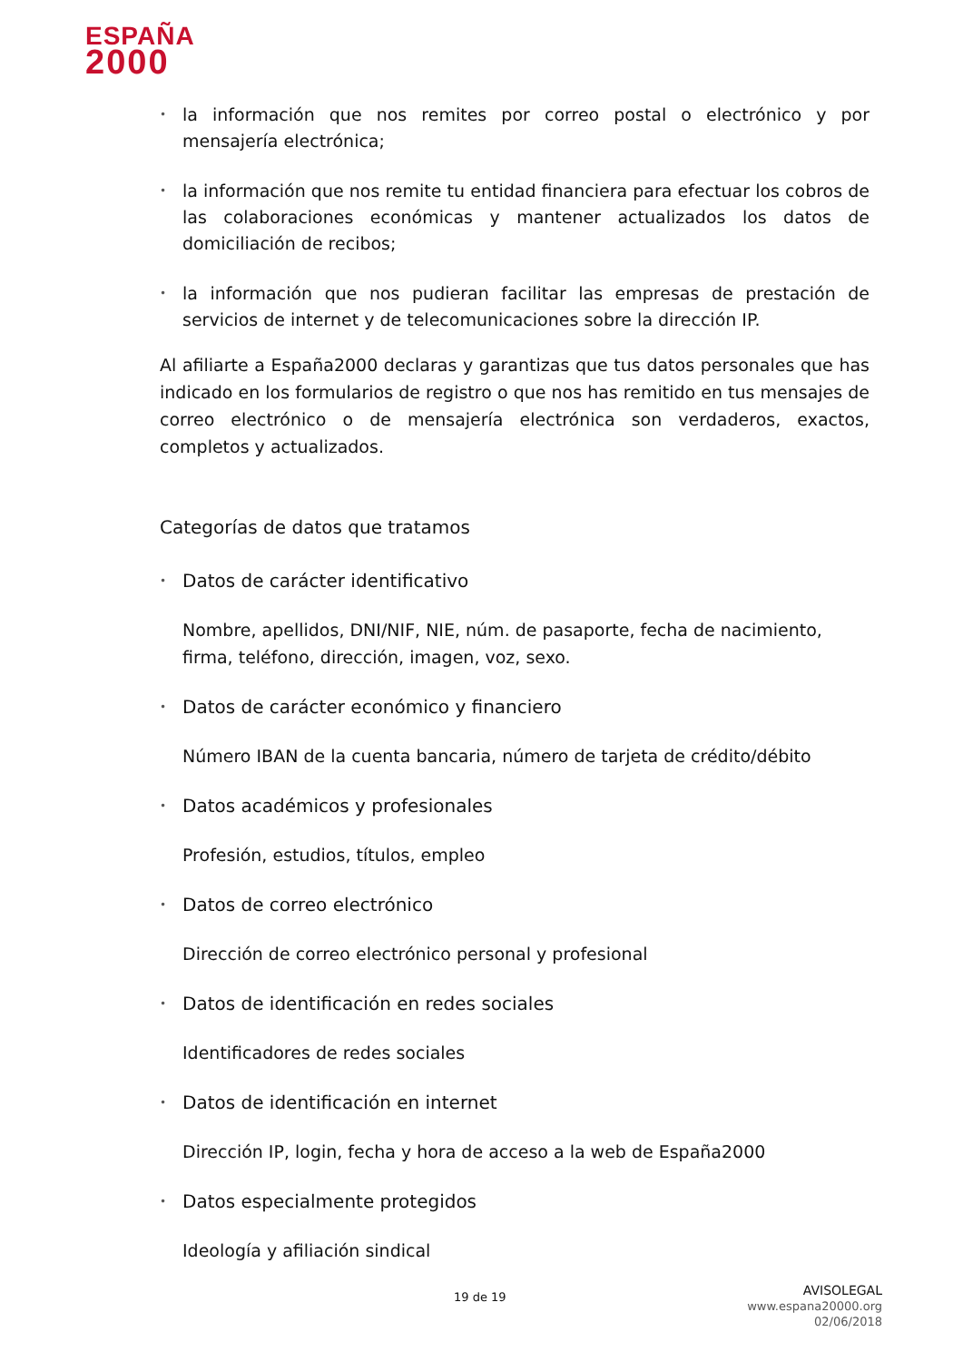ESPAÑA
2000
•
la información que nos remites por correo postal o electrónico y por mensajería electrónica;
•
la información que nos remite tu entidad financiera para efectuar los cobros de las colaboraciones económicas y mantener actualizados los datos de domiciliación de recibos;
•
la información que nos pudieran facilitar las empresas de prestación de servicios de internet y de telecomunicaciones sobre la dirección IP.
Al afiliarte a España2000 declaras y garantizas que tus datos personales que has indicado en los formularios de registro o que nos has remitido en tus mensajes de correo electrónico o de mensajería electrónica son verdaderos, exactos, completos y actualizados.
Categorías de datos que tratamos
•
Datos de carácter identificativo
Nombre, apellidos, DNI/NIF, NIE, núm. de pasaporte, fecha de nacimiento, firma, teléfono, dirección, imagen, voz, sexo.
•
Datos de carácter económico y financiero
Número IBAN de la cuenta bancaria, número de tarjeta de crédito/débito
•
Datos académicos y profesionales
Profesión, estudios, títulos, empleo
•
Datos de correo electrónico
Dirección de correo electrónico personal y profesional
•
Datos de identificación en redes sociales
Identificadores de redes sociales
•
Datos de identificación en internet
Dirección IP, login, fecha y hora de acceso a la web de España2000
•
Datos especialmente protegidos
Ideología y afiliación sindical
19 de 19
AVISOLEGAL
www.espana20000.org
02/06/2018